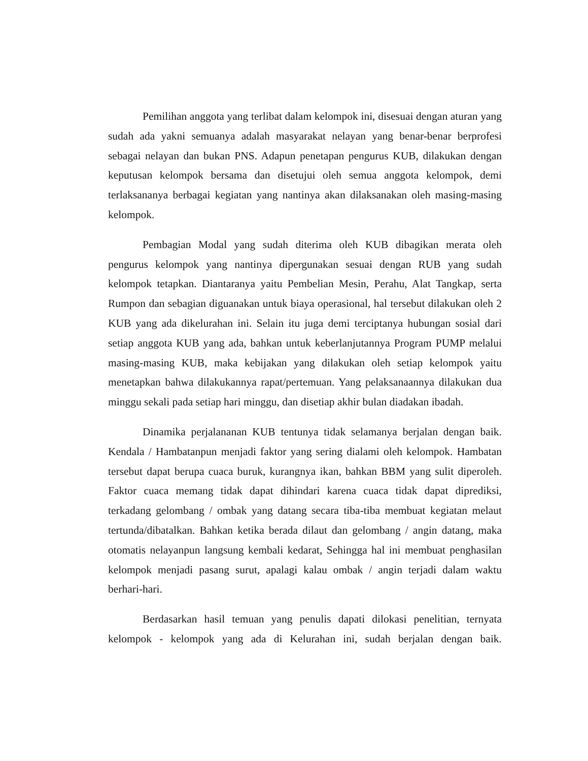Pemilihan anggota yang terlibat dalam kelompok ini, disesuai dengan aturan yang sudah ada yakni semuanya adalah masyarakat nelayan yang benar-benar berprofesi sebagai nelayan dan bukan PNS. Adapun penetapan pengurus KUB, dilakukan dengan keputusan kelompok bersama dan disetujui oleh semua anggota kelompok, demi terlaksananya berbagai kegiatan yang nantinya akan dilaksanakan oleh masing-masing kelompok.
Pembagian Modal yang sudah diterima oleh KUB dibagikan merata oleh pengurus kelompok yang nantinya dipergunakan sesuai dengan RUB yang sudah kelompok tetapkan. Diantaranya yaitu Pembelian Mesin, Perahu, Alat Tangkap, serta Rumpon dan sebagian diguanakan untuk biaya operasional, hal tersebut dilakukan oleh 2 KUB yang ada dikelurahan ini. Selain itu juga demi terciptanya hubungan sosial dari setiap anggota KUB yang ada, bahkan untuk keberlanjutannya Program PUMP melalui masing-masing KUB, maka kebijakan yang dilakukan oleh setiap kelompok yaitu menetapkan bahwa dilakukannya rapat/pertemuan. Yang pelaksanaannya dilakukan dua minggu sekali pada setiap hari minggu, dan disetiap akhir bulan diadakan ibadah.
Dinamika perjalananan KUB tentunya tidak selamanya berjalan dengan baik. Kendala / Hambatanpun menjadi faktor yang sering dialami oleh kelompok. Hambatan tersebut dapat berupa cuaca buruk, kurangnya ikan, bahkan BBM yang sulit diperoleh. Faktor cuaca memang tidak dapat dihindari karena cuaca tidak dapat diprediksi, terkadang gelombang / ombak yang datang secara tiba-tiba membuat kegiatan melaut tertunda/dibatalkan. Bahkan ketika berada dilaut dan gelombang / angin datang, maka otomatis nelayanpun langsung kembali kedarat, Sehingga hal ini membuat penghasilan kelompok menjadi pasang surut, apalagi kalau ombak / angin terjadi dalam waktu berhari-hari.
Berdasarkan hasil temuan yang penulis dapati dilokasi penelitian, ternyata kelompok - kelompok yang ada di Kelurahan ini, sudah berjalan dengan baik.